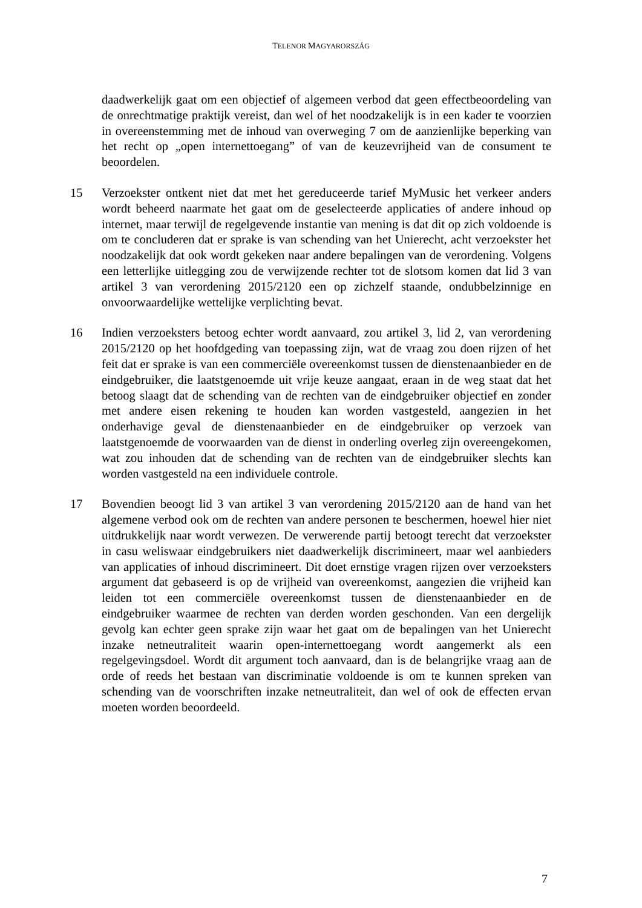TELENOR MAGYARORSZÁG
daadwerkelijk gaat om een objectief of algemeen verbod dat geen effectbeoordeling van de onrechtmatige praktijk vereist, dan wel of het noodzakelijk is in een kader te voorzien in overeenstemming met de inhoud van overweging 7 om de aanzienlijke beperking van het recht op „open internettoegang” of van de keuzevrijheid van de consument te beoordelen.
15 Verzoekster ontkent niet dat met het gereduceerde tarief MyMusic het verkeer anders wordt beheerd naarmate het gaat om de geselecteerde applicaties of andere inhoud op internet, maar terwijl de regelgevende instantie van mening is dat dit op zich voldoende is om te concluderen dat er sprake is van schending van het Unierecht, acht verzoekster het noodzakelijk dat ook wordt gekeken naar andere bepalingen van de verordening. Volgens een letterlijke uitlegging zou de verwijzende rechter tot de slotsom komen dat lid 3 van artikel 3 van verordening 2015/2120 een op zichzelf staande, ondubbelzinnige en onvoorwaardelijke wettelijke verplichting bevat.
16 Indien verzoeksters betoog echter wordt aanvaard, zou artikel 3, lid 2, van verordening 2015/2120 op het hoofdgeding van toepassing zijn, wat de vraag zou doen rijzen of het feit dat er sprake is van een commerciële overeenkomst tussen de dienstenaanbieder en de eindgebruiker, die laatstgenoemde uit vrije keuze aangaat, eraan in de weg staat dat het betoog slaagt dat de schending van de rechten van de eindgebruiker objectief en zonder met andere eisen rekening te houden kan worden vastgesteld, aangezien in het onderhavige geval de dienstenaanbieder en de eindgebruiker op verzoek van laatstgenoemde de voorwaarden van de dienst in onderling overleg zijn overeengekomen, wat zou inhouden dat de schending van de rechten van de eindgebruiker slechts kan worden vastgesteld na een individuele controle.
17 Bovendien beoogt lid 3 van artikel 3 van verordening 2015/2120 aan de hand van het algemene verbod ook om de rechten van andere personen te beschermen, hoewel hier niet uitdrukkelijk naar wordt verwezen. De verwerende partij betoogt terecht dat verzoekster in casu weliswaar eindgebruikers niet daadwerkelijk discrimineert, maar wel aanbieders van applicaties of inhoud discrimineert. Dit doet ernstige vragen rijzen over verzoeksters argument dat gebaseerd is op de vrijheid van overeenkomst, aangezien die vrijheid kan leiden tot een commerciële overeenkomst tussen de dienstenaanbieder en de eindgebruiker waarmee de rechten van derden worden geschonden. Van een dergelijk gevolg kan echter geen sprake zijn waar het gaat om de bepalingen van het Unierecht inzake netneutraliteit waarin open-internettoegang wordt aangemerkt als een regelgevingsdoel. Wordt dit argument toch aanvaard, dan is de belangrijke vraag aan de orde of reeds het bestaan van discriminatie voldoende is om te kunnen spreken van schending van de voorschriften inzake netneutraliteit, dan wel of ook de effecten ervan moeten worden beoordeeld.
7